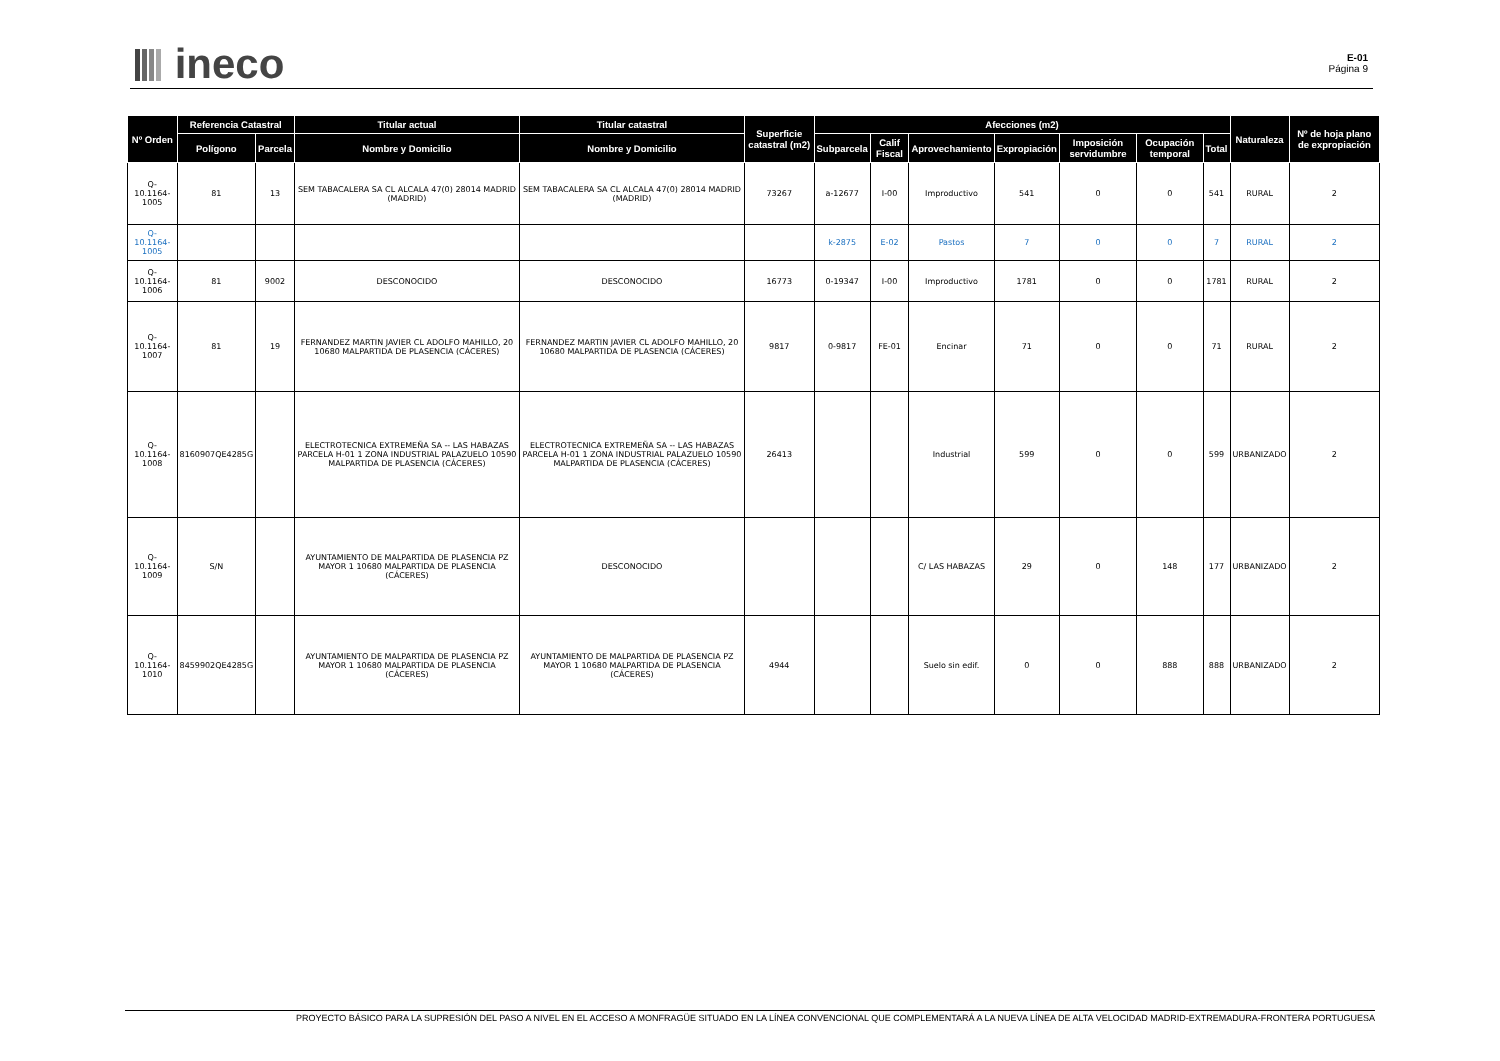ineco
E-01
Página 9
| Nº Orden | Referencia Catastral | | Titular actual | Titular catastral | Superficie catastral (m2) | Afecciones (m2) | | | | | | | Naturaleza | Nº de hoja plano de expropiación |
| --- | --- | --- | --- | --- | --- | --- | --- | --- | --- | --- | --- | --- | --- | --- |
| | Polígono | Parcela | Nombre y Domicilio | Nombre y Domicilio | | Subparcela | Calif Fiscal | Aprovechamiento | Expropiación | Imposición servidumbre | Ocupación temporal | Total | | |
| Q-10.1164-1005 | 81 | 13 | SEM TABACALERA SA CL ALCALA 47(0) 28014 MADRID (MADRID) | SEM TABACALERA SA CL ALCALA 47(0) 28014 MADRID (MADRID) | 73267 | a-12677 | I-00 | Improductivo | 541 | 0 | 0 | 541 | RURAL | 2 |
| Q-10.1164-1005 | | | | | | k-2875 | E-02 | Pastos | 7 | 0 | 0 | 7 | RURAL | 2 |
| Q-10.1164-1006 | 81 | 9002 | DESCONOCIDO | DESCONOCIDO | 16773 | 0-19347 | I-00 | Improductivo | 1781 | 0 | 0 | 1781 | RURAL | 2 |
| Q-10.1164-1007 | 81 | 19 | FERNANDEZ MARTIN JAVIER CL ADOLFO MAHILLO, 20 10680 MALPARTIDA DE PLASENCIA (CÁCERES) | FERNANDEZ MARTIN JAVIER CL ADOLFO MAHILLO, 20 10680 MALPARTIDA DE PLASENCIA (CÁCERES) | 9817 | 0-9817 | FE-01 | Encinar | 71 | 0 | 0 | 71 | RURAL | 2 |
| Q-10.1164-1008 | 8160907QE4285G | | ELECTROTECNICA EXTREMEÑA SA -- LAS HABAZAS PARCELA H-01 1 ZONA INDUSTRIAL PALAZUELO 10590 MALPARTIDA DE PLASENCIA (CÁCERES) | ELECTROTECNICA EXTREMEÑA SA -- LAS HABAZAS PARCELA H-01 1 ZONA INDUSTRIAL PALAZUELO 10590 MALPARTIDA DE PLASENCIA (CÁCERES) | 26413 | | | Industrial | 599 | 0 | 0 | 599 | URBANIZADO | 2 |
| Q-10.1164-1009 | S/N | | AYUNTAMIENTO DE MALPARTIDA DE PLASENCIA PZ MAYOR 1 10680 MALPARTIDA DE PLASENCIA (CÁCERES) | DESCONOCIDO | | | | C/ LAS HABAZAS | 29 | 0 | 148 | 177 | URBANIZADO | 2 |
| Q-10.1164-1010 | 8459902QE4285G | | AYUNTAMIENTO DE MALPARTIDA DE PLASENCIA PZ MAYOR 1 10680 MALPARTIDA DE PLASENCIA (CÁCERES) | AYUNTAMIENTO DE MALPARTIDA DE PLASENCIA PZ MAYOR 1 10680 MALPARTIDA DE PLASENCIA (CÁCERES) | 4944 | | | Suelo sin edif. | 0 | 0 | 888 | 888 | URBANIZADO | 2 |
PROYECTO BÁSICO PARA LA SUPRESIÓN DEL PASO A NIVEL EN EL ACCESO A MONFRAGÜE SITUADO EN LA LÍNEA CONVENCIONAL QUE COMPLEMENTARÁ A LA NUEVA LÍNEA DE ALTA VELOCIDAD MADRID-EXTREMADURA-FRONTERA PORTUGUESA